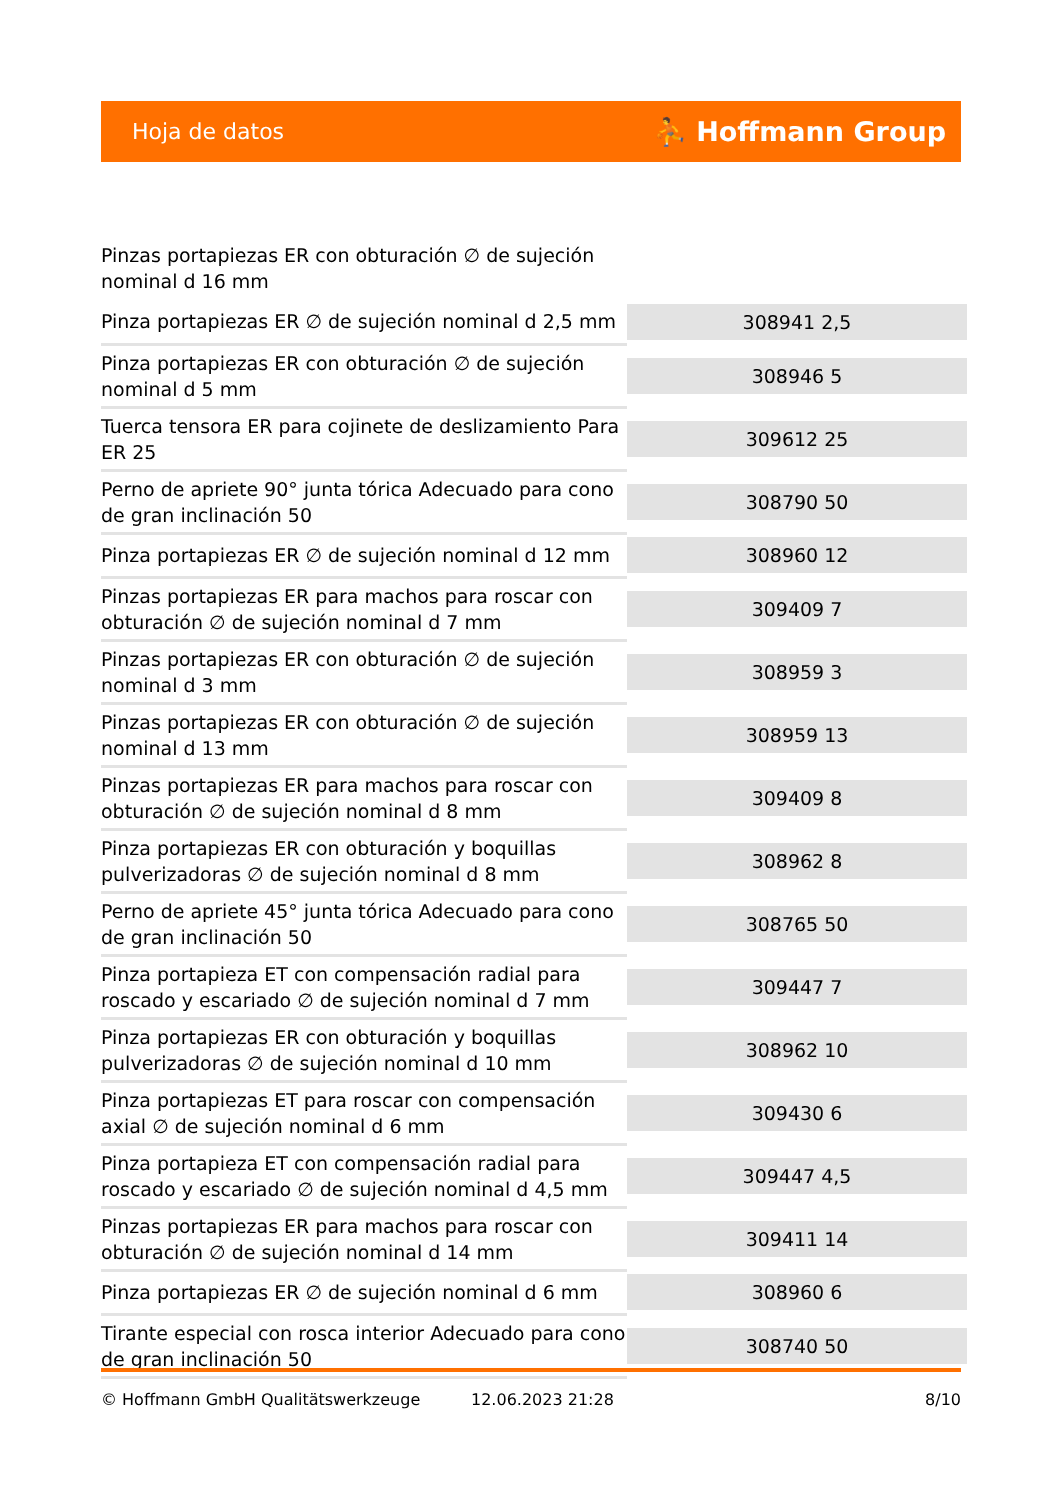Hoja de datos ⛹ Hoffmann Group
Pinzas portapiezas ER con obturación ∅ de sujeción nominal d 16 mm
| Pinza portapiezas ER ∅ de sujeción nominal d 2,5 mm | 308941 2,5 |
| Pinza portapiezas ER con obturación ∅ de sujeción nominal d 5 mm | 308946 5 |
| Tuerca tensora ER para cojinete de deslizamiento Para ER 25 | 309612 25 |
| Perno de apriete 90° junta tórica Adecuado para cono de gran inclinación 50 | 308790 50 |
| Pinza portapiezas ER ∅ de sujeción nominal d 12 mm | 308960 12 |
| Pinzas portapiezas ER para machos para roscar con obturación ∅ de sujeción nominal d 7 mm | 309409 7 |
| Pinzas portapiezas ER con obturación ∅ de sujeción nominal d 3 mm | 308959 3 |
| Pinzas portapiezas ER con obturación ∅ de sujeción nominal d 13 mm | 308959 13 |
| Pinzas portapiezas ER para machos para roscar con obturación ∅ de sujeción nominal d 8 mm | 309409 8 |
| Pinza portapiezas ER con obturación y boquillas pulverizadoras ∅ de sujeción nominal d 8 mm | 308962 8 |
| Perno de apriete 45° junta tórica Adecuado para cono de gran inclinación 50 | 308765 50 |
| Pinza portapieza ET con compensación radial para roscado y escariado ∅ de sujeción nominal d 7 mm | 309447 7 |
| Pinza portapiezas ER con obturación y boquillas pulverizadoras ∅ de sujeción nominal d 10 mm | 308962 10 |
| Pinza portapiezas ET para roscar con compensación axial ∅ de sujeción nominal d 6 mm | 309430 6 |
| Pinza portapieza ET con compensación radial para roscado y escariado ∅ de sujeción nominal d 4,5 mm | 309447 4,5 |
| Pinzas portapiezas ER para machos para roscar con obturación ∅ de sujeción nominal d 14 mm | 309411 14 |
| Pinza portapiezas ER ∅ de sujeción nominal d 6 mm | 308960 6 |
| Tirante especial con rosca interior Adecuado para cono de gran inclinación 50 | 308740 50 |
© Hoffmann GmbH Qualitätswerkzeuge 12.06.2023 21:28 8/10